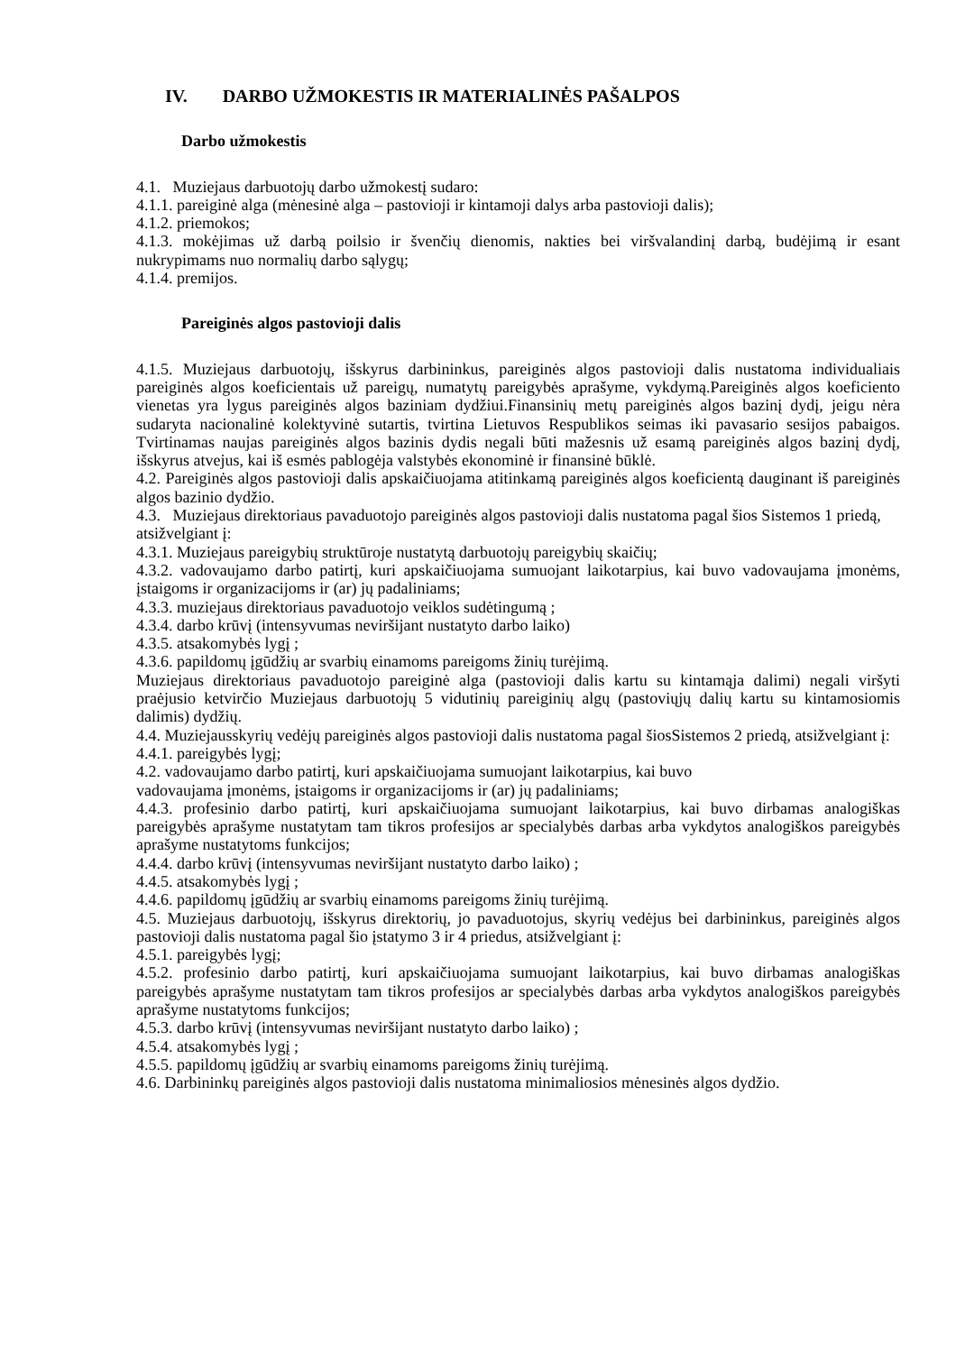IV. DARBO UŽMOKESTIS IR MATERIALINĖS PAŠALPOS
Darbo užmokestis
4.1. Muziejaus darbuotojų darbo užmokestį sudaro:
4.1.1. pareiginė alga (mėnesinė alga – pastovioji ir kintamoji dalys arba pastovioji dalis);
4.1.2. priemokos;
4.1.3. mokėjimas už darbą poilsio ir švenčių dienomis, nakties bei viršvalandinį darbą, budėjimą ir esant nukrypimams nuo normalių darbo sąlygų;
4.1.4. premijos.
Pareiginės algos pastovioji dalis
4.1.5. Muziejaus darbuotojų, išskyrus darbininkus, pareiginės algos pastovioji dalis nustatoma individualiais pareiginės algos koeficientais už pareigų, numatytų pareigybės aprašyme, vykdymą.Pareiginės algos koeficiento vienetas yra lygus pareiginės algos baziniam dydžiui.Finansinių metų pareiginės algos bazinį dydį, jeigu nėra sudaryta nacionalinė kolektyvinė sutartis, tvirtina Lietuvos Respublikos seimas iki pavasario sesijos pabaigos. Tvirtinamas naujas pareiginės algos bazinis dydis negali būti mažesnis už esamą pareiginės algos bazinį dydį, išskyrus atvejus, kai iš esmės pablogėja valstybės ekonominė ir finansinė būklė.
4.2. Pareiginės algos pastovioji dalis apskaičiuojama atitinkamą pareiginės algos koeficientą dauginant iš pareiginės algos bazinio dydžio.
4.3. Muziejaus direktoriaus pavaduotojo pareiginės algos pastovioji dalis nustatoma pagal šios Sistemos 1 priedą, atsižvelgiant į:
4.3.1. Muziejaus pareigybių struktūroje nustatytą darbuotojų pareigybių skaičių;
4.3.2. vadovaujamo darbo patirtį, kuri apskaičiuojama sumuojant laikotarpius, kai buvo vadovaujama įmonėms, įstaigoms ir organizacijoms ir (ar) jų padaliniams;
4.3.3. muziejaus direktoriaus pavaduotojo veiklos sudėtingumą ;
4.3.4. darbo krūvį (intensyvumas neviršijant nustatyto darbo laiko)
4.3.5. atsakomybės lygį ;
4.3.6. papildomų įgūdžių ar svarbių einamoms pareigoms žinių turėjimą.
Muziejaus direktoriaus pavaduotojo pareiginė alga (pastovioji dalis kartu su kintamąja dalimi) negali viršyti praėjusio ketvirčio Muziejaus darbuotojų 5 vidutinių pareiginių algų (pastoviųjų dalių kartu su kintamosiomis dalimis) dydžių.
4.4. Muziejausskyrių vedėjų pareiginės algos pastovioji dalis nustatoma pagal šiosSistemos 2 priedą, atsižvelgiant į:
4.4.1. pareigybės lygį;
4.2. vadovaujamo darbo patirtį, kuri apskaičiuojama sumuojant laikotarpius, kai buvo
vadovaujama įmonėms, įstaigoms ir organizacijoms ir (ar) jų padaliniams;
4.4.3. profesinio darbo patirtį, kuri apskaičiuojama sumuojant laikotarpius, kai buvo dirbamas analogiškas pareigybės aprašyme nustatytam tam tikros profesijos ar specialybės darbas arba vykdytos analogiškos pareigybės aprašyme nustatytoms funkcijos;
4.4.4. darbo krūvį (intensyvumas neviršijant nustatyto darbo laiko) ;
4.4.5. atsakomybės lygį ;
4.4.6. papildomų įgūdžių ar svarbių einamoms pareigoms žinių turėjimą.
4.5. Muziejaus darbuotojų, išskyrus direktorių, jo pavaduotojus, skyrių vedėjus bei darbininkus, pareiginės algos pastovioji dalis nustatoma pagal šio įstatymo 3 ir 4 priedus, atsižvelgiant į:
4.5.1. pareigybės lygį;
4.5.2. profesinio darbo patirtį, kuri apskaičiuojama sumuojant laikotarpius, kai buvo dirbamas analogiškas pareigybės aprašyme nustatytam tam tikros profesijos ar specialybės darbas arba vykdytos analogiškos pareigybės aprašyme nustatytoms funkcijos;
4.5.3. darbo krūvį (intensyvumas neviršijant nustatyto darbo laiko) ;
4.5.4. atsakomybės lygį ;
4.5.5. papildomų įgūdžių ar svarbių einamoms pareigoms žinių turėjimą.
4.6. Darbininkų pareiginės algos pastovioji dalis nustatoma minimaliosios mėnesinės algos dydžio.